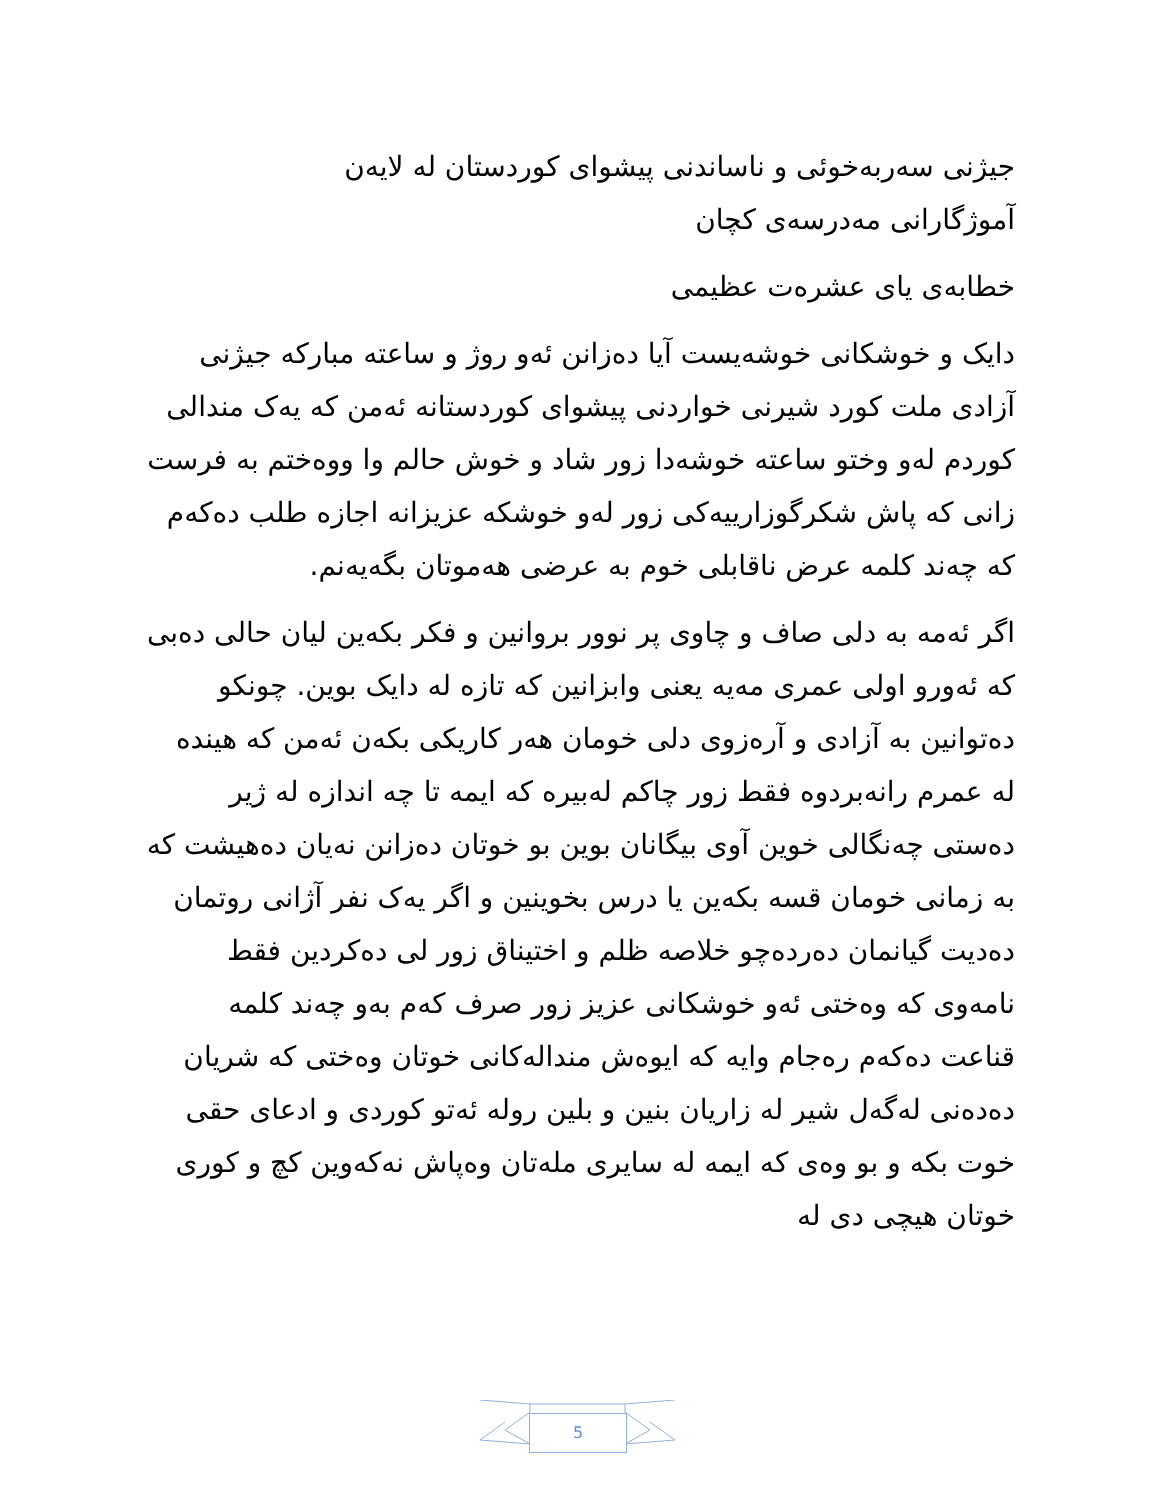جیژنی سەربەخوئی و ناساندنی پیشوای کوردستان لە لایەن
آموژگارانی مەدرسەی کچان
خطابەی یای عشرەت عظیمی
دایک و خوشکانی خوشەیست آیا دەزانن ئەو روژ و ساعتە مبارکە جیژنی آزادی ملت کورد شیرنی خواردنی پیشوای کوردستانە ئەمن کە یەک مندالی کوردم لەو وختو ساعتە خوشەدا زور شاد و خوش حالم وا ووەختم بە فرست زانی کە پاش شکرگوزارییەکی زور لەو خوشکە عزیزانە اجازە طلب دەکەم کە چەند کلمە عرض ناقابلی خوم بە عرضی هەموتان بگەیەنم.
اگر ئەمە بە دلی صاف و چاوی پر نوور بروانین و فکر بکەین لیان حالی دەبی کە ئەورو اولی عمری مەیە یعنی وابزانین کە تازە لە دایک بوین. چونکو دەتوانین بە آزادی و آرەزوی دلی خومان هەر کاریکی بکەن ئەمن کە هیندە لە عمرم رانەبردوە فقط زور چاکم لەبیرە کە ایمە تا چە اندازە لە ژیر دەستی چەنگالی خوین آوی بیگانان بوین بو خوتان دەزانن نەیان دەهیشت کە بە زمانی خومان قسە بکەین یا درس بخوینین و اگر یەک نفر آژانی روتمان دەدیت گیانمان دەردەچو خلاصە ظلم و اختیناق زور لی دەکردین فقط نامەوی کە وەختی ئەو خوشکانی عزیز زور صرف کەم بەو چەند کلمە قناعت دەکەم رەجام وایە کە ایوەش مندالەکانی خوتان وەختی کە شریان دەدەنی لەگەل شیر لە زاریان بنین و بلین رولە ئەتو کوردی و ادعای حقی خوت بکە و بو وەی کە ایمە لە سایری ملەتان وەپاش نەکەوین کچ و کوری خوتان هیچی دی لە
5